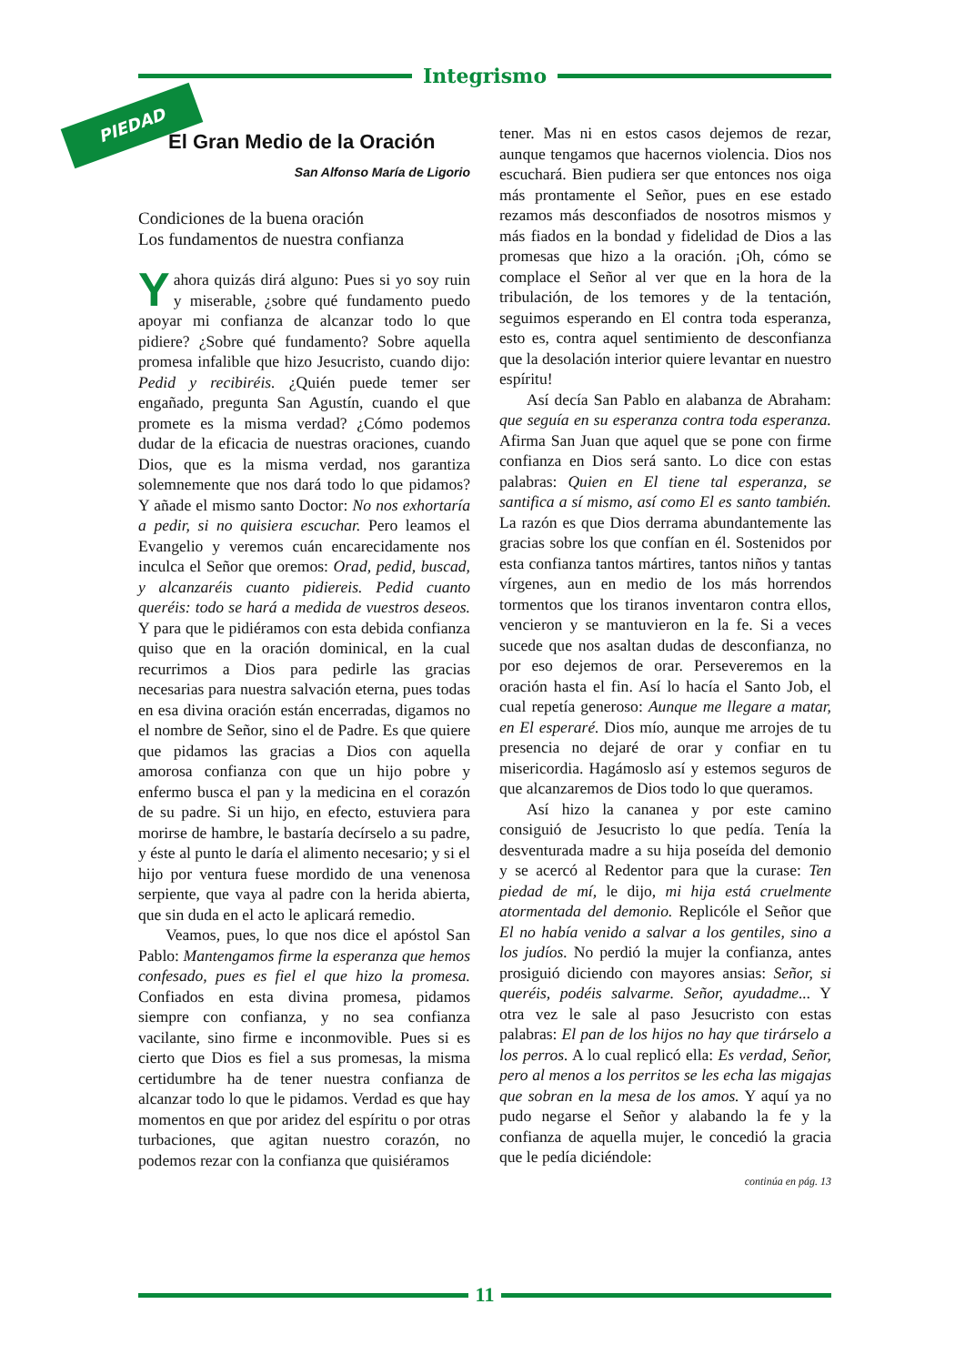Integrismo
PIEDAD
El Gran Medio de la Oración
San Alfonso María de Ligorio
Condiciones de la buena oración
Los fundamentos de nuestra confianza
Y ahora quizás dirá alguno: Pues si yo soy ruin y miserable, ¿sobre qué fundamento puedo apoyar mi confianza de alcanzar todo lo que pidiere? ¿Sobre qué fundamento? Sobre aquella promesa infalible que hizo Jesucristo, cuando dijo: Pedid y recibiréis. ¿Quién puede temer ser engañado, pregunta San Agustín, cuando el que promete es la misma verdad? ¿Cómo podemos dudar de la eficacia de nuestras oraciones, cuando Dios, que es la misma verdad, nos garantiza solemnemente que nos dará todo lo que pidamos? Y añade el mismo santo Doctor: No nos exhortaría a pedir, si no quisiera escuchar. Pero leamos el Evangelio y veremos cuán encarecidamente nos inculca el Señor que oremos: Orad, pedid, buscad, y alcanzaréis cuanto pidiereis. Pedid cuanto queréis: todo se hará a medida de vuestros deseos. Y para que le pidiéramos con esta debida confianza quiso que en la oración dominical, en la cual recurrimos a Dios para pedirle las gracias necesarias para nuestra salvación eterna, pues todas en esa divina oración están encerradas, digamos no el nombre de Señor, sino el de Padre. Es que quiere que pidamos las gracias a Dios con aquella amorosa confianza con que un hijo pobre y enfermo busca el pan y la medicina en el corazón de su padre. Si un hijo, en efecto, estuviera para morirse de hambre, le bastaría decírselo a su padre, y éste al punto le daría el alimento necesario; y si el hijo por ventura fuese mordido de una venenosa serpiente, que vaya al padre con la herida abierta, que sin duda en el acto le aplicará remedio.
Veamos, pues, lo que nos dice el apóstol San Pablo: Mantengamos firme la esperanza que hemos confesado, pues es fiel el que hizo la promesa. Confiados en esta divina promesa, pidamos siempre con confianza, y no sea confianza vacilante, sino firme e inconmovible. Pues si es cierto que Dios es fiel a sus promesas, la misma certidumbre ha de tener nuestra confianza de alcanzar todo lo que le pidamos. Verdad es que hay momentos en que por aridez del espíritu o por otras turbaciones, que agitan nuestro corazón, no podemos rezar con la confianza que quisiéramos
tener. Mas ni en estos casos dejemos de rezar, aunque tengamos que hacernos violencia. Dios nos escuchará. Bien pudiera ser que entonces nos oiga más prontamente el Señor, pues en ese estado rezamos más desconfiados de nosotros mismos y más fiados en la bondad y fidelidad de Dios a las promesas que hizo a la oración. ¡Oh, cómo se complace el Señor al ver que en la hora de la tribulación, de los temores y de la tentación, seguimos esperando en El contra toda esperanza, esto es, contra aquel sentimiento de desconfianza que la desolación interior quiere levantar en nuestro espíritu!
Así decía San Pablo en alabanza de Abraham: que seguía en su esperanza contra toda esperanza. Afirma San Juan que aquel que se pone con firme confianza en Dios será santo. Lo dice con estas palabras: Quien en El tiene tal esperanza, se santifica a sí mismo, así como El es santo también. La razón es que Dios derrama abundantemente las gracias sobre los que confían en él. Sostenidos por esta confianza tantos mártires, tantos niños y tantas vírgenes, aun en medio de los más horrendos tormentos que los tiranos inventaron contra ellos, vencieron y se mantuvieron en la fe. Si a veces sucede que nos asaltan dudas de desconfianza, no por eso dejemos de orar. Perseveremos en la oración hasta el fin. Así lo hacía el Santo Job, el cual repetía generoso: Aunque me llegare a matar, en El esperaré. Dios mío, aunque me arrojes de tu presencia no dejaré de orar y confiar en tu misericordia. Hagámoslo así y estemos seguros de que alcanzaremos de Dios todo lo que queramos.
Así hizo la cananea y por este camino consiguió de Jesucristo lo que pedía. Tenía la desventurada madre a su hija poseída del demonio y se acercó al Redentor para que la curase: Ten piedad de mí, le dijo, mi hija está cruelmente atormentada del demonio. Replicóle el Señor que El no había venido a salvar a los gentiles, sino a los judíos. No perdió la mujer la confianza, antes prosiguió diciendo con mayores ansias: Señor, si queréis, podéis salvarme. Señor, ayudadme... Y otra vez le sale al paso Jesucristo con estas palabras: El pan de los hijos no hay que tirárselo a los perros. A lo cual replicó ella: Es verdad, Señor, pero al menos a los perritos se les echa las migajas que sobran en la mesa de los amos. Y aquí ya no pudo negarse el Señor y alabando la fe y la confianza de aquella mujer, le concedió la gracia que le pedía diciéndole:
continúa en pág. 13
11